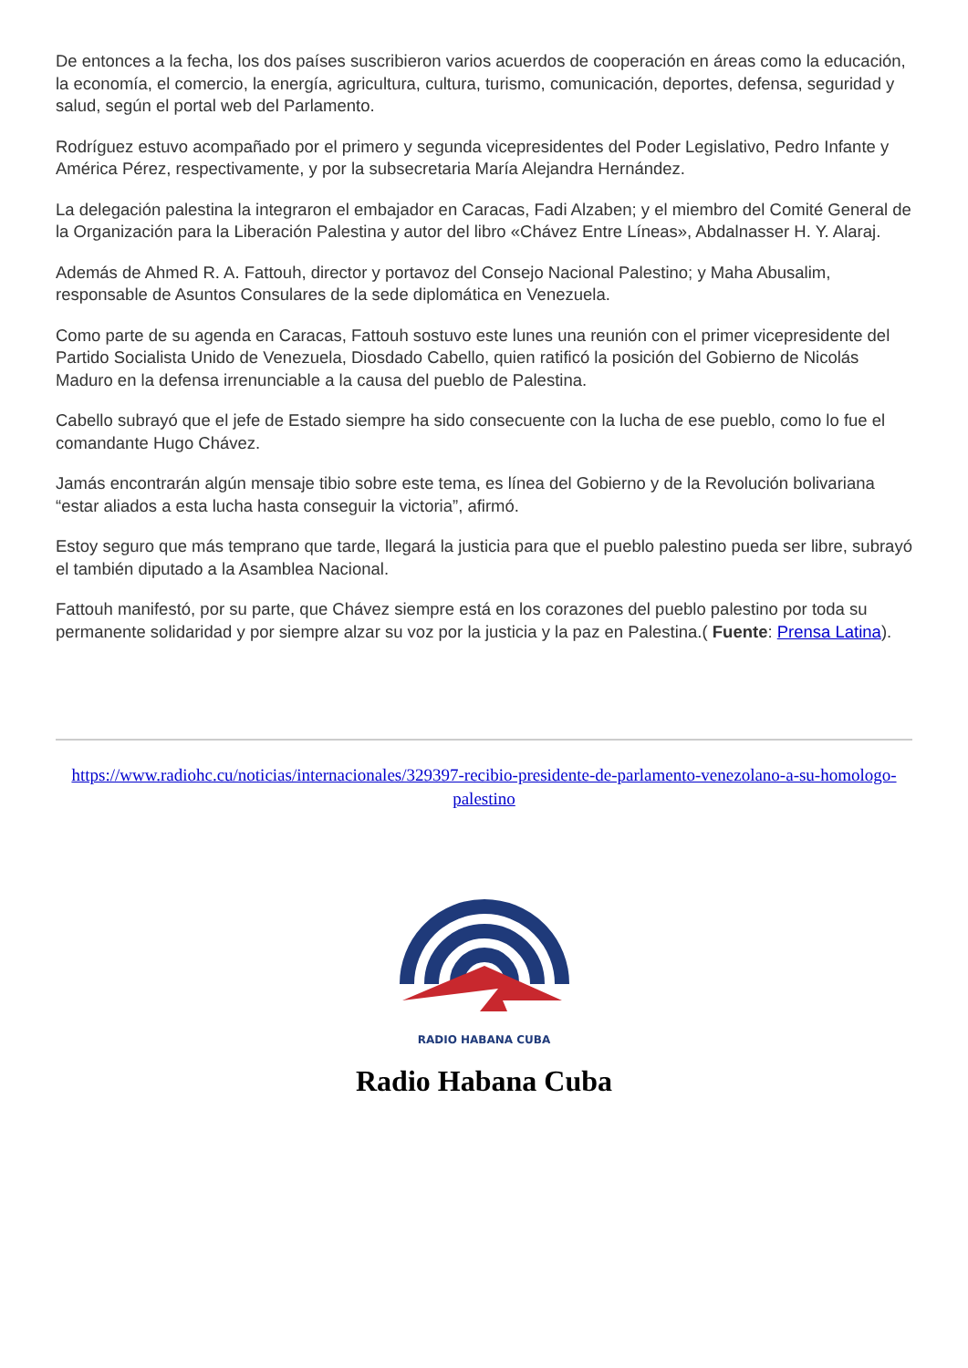De entonces a la fecha, los dos países suscribieron varios acuerdos de cooperación en áreas como la educación, la economía, el comercio, la energía, agricultura, cultura, turismo, comunicación, deportes, defensa, seguridad y salud, según el portal web del Parlamento.
Rodríguez estuvo acompañado por el primero y segunda vicepresidentes del Poder Legislativo, Pedro Infante y América Pérez, respectivamente, y por la subsecretaria María Alejandra Hernández.
La delegación palestina la integraron el embajador en Caracas, Fadi Alzaben; y el miembro del Comité General de la Organización para la Liberación Palestina y autor del libro «Chávez Entre Líneas», Abdalnasser H. Y. Alaraj.
Además de Ahmed R. A. Fattouh, director y portavoz del Consejo Nacional Palestino; y Maha Abusalim, responsable de Asuntos Consulares de la sede diplomática en Venezuela.
Como parte de su agenda en Caracas, Fattouh sostuvo este lunes una reunión con el primer vicepresidente del Partido Socialista Unido de Venezuela, Diosdado Cabello, quien ratificó la posición del Gobierno de Nicolás Maduro en la defensa irrenunciable a la causa del pueblo de Palestina.
Cabello subrayó que el jefe de Estado siempre ha sido consecuente con la lucha de ese pueblo, como lo fue el comandante Hugo Chávez.
Jamás encontrarán algún mensaje tibio sobre este tema, es línea del Gobierno y de la Revolución bolivariana “estar aliados a esta lucha hasta conseguir la victoria”, afirmó.
Estoy seguro que más temprano que tarde, llegará la justicia para que el pueblo palestino pueda ser libre, subrayó el también diputado a la Asamblea Nacional.
Fattouh manifestó, por su parte, que Chávez siempre está en los corazones del pueblo palestino por toda su permanente solidaridad y por siempre alzar su voz por la justicia y la paz en Palestina.( Fuente: Prensa Latina).
https://www.radiohc.cu/noticias/internacionales/329397-recibio-presidente-de-parlamento-venezolano-a-su-homologo-palestino
RADIO HABANA CUBA
Radio Habana Cuba